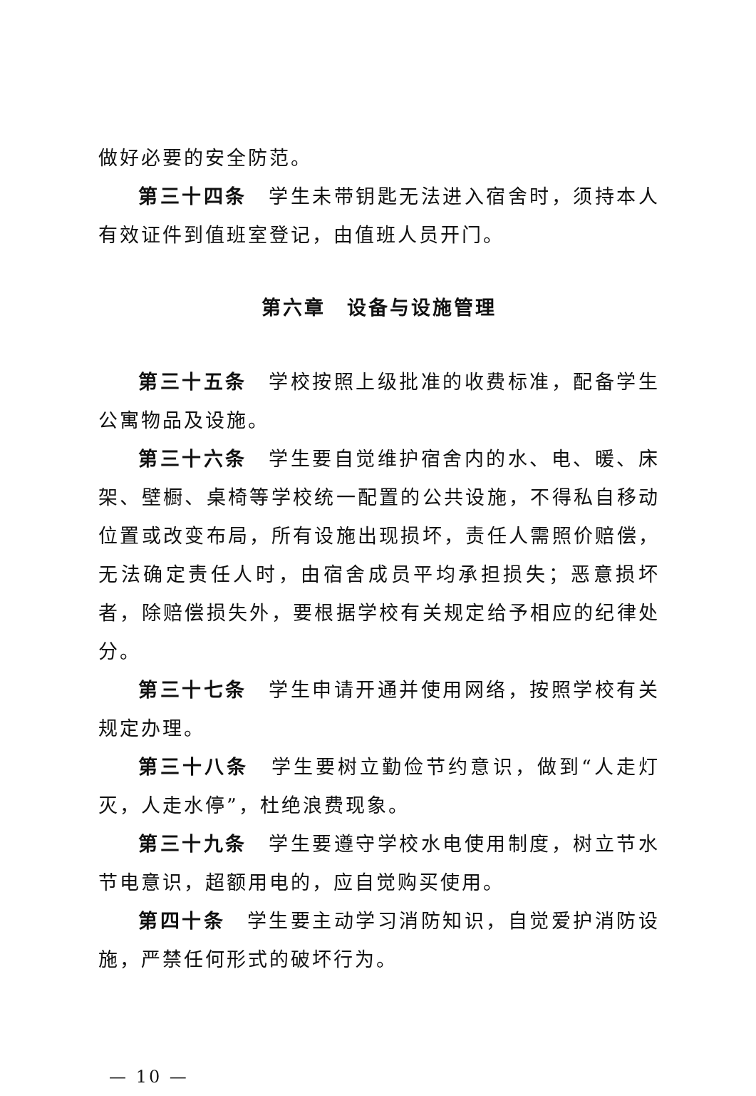做好必要的安全防范。
第三十四条　学生未带钥匙无法进入宿舍时，须持本人有效证件到值班室登记，由值班人员开门。
第六章　设备与设施管理
第三十五条　学校按照上级批准的收费标准，配备学生公寓物品及设施。
第三十六条　学生要自觉维护宿舍内的水、电、暖、床架、壁橱、桌椅等学校统一配置的公共设施，不得私自移动位置或改变布局，所有设施出现损坏，责任人需照价赔偿，无法确定责任人时，由宿舍成员平均承担损失；恶意损坏者，除赔偿损失外，要根据学校有关规定给予相应的纪律处分。
第三十七条　学生申请开通并使用网络，按照学校有关规定办理。
第三十八条　学生要树立勤俭节约意识，做到“人走灯灭，人走水停”，杜绝浪费现象。
第三十九条　学生要遵守学校水电使用制度，树立节水节电意识，超额用电的，应自觉购买使用。
第四十条　学生要主动学习消防知识，自觉爱护消防设施，严禁任何形式的破坏行为。
— 10 —